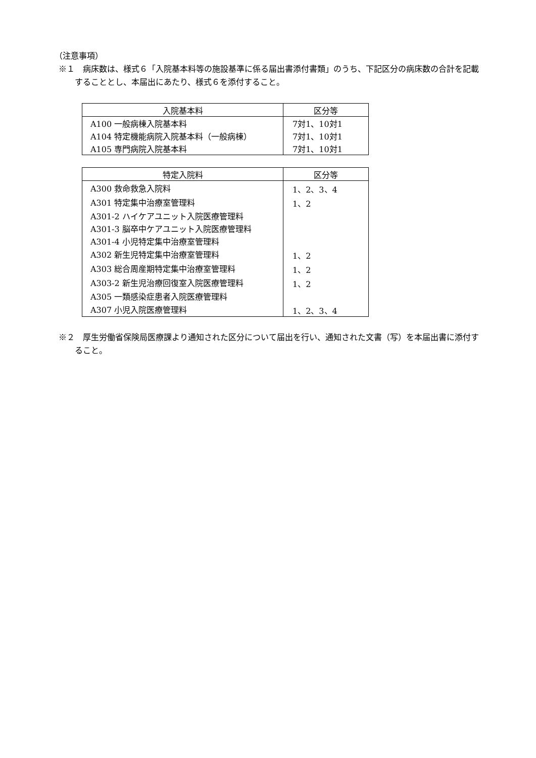（注意事項）
※１　病床数は、様式６「入院基本料等の施設基準に係る届出書添付書類」のうち、下記区分の病床数の合計を記載することとし、本届出にあたり、様式６を添付すること。
| 入院基本料 | 区分等 |
| --- | --- |
| A100 一般病棟入院基本料 | 7対1、10対1 |
| A104 特定機能病院入院基本料（一般病棟） | 7対1、10対1 |
| A105 専門病院入院基本料 | 7対1、10対1 |
| 特定入院料 | 区分等 |
| --- | --- |
| A300 救命救急入院料 | 1、2、3、4 |
| A301 特定集中治療室管理料 | 1、2 |
| A301-2 ハイケアユニット入院医療管理料 | |
| A301-3 脳卒中ケアユニット入院医療管理料 | |
| A301-4 小児特定集中治療室管理料 | |
| A302 新生児特定集中治療室管理料 | 1、2 |
| A303 総合周産期特定集中治療室管理料 | 1、2 |
| A303-2 新生児治療回復室入院医療管理料 | 1、2 |
| A305 一類感染症患者入院医療管理料 | |
| A307 小児入院医療管理料 | 1、2、3、4 |
※２　厚生労働省保険局医療課より通知された区分について届出を行い、通知された文書（写）を本届出書に添付すること。